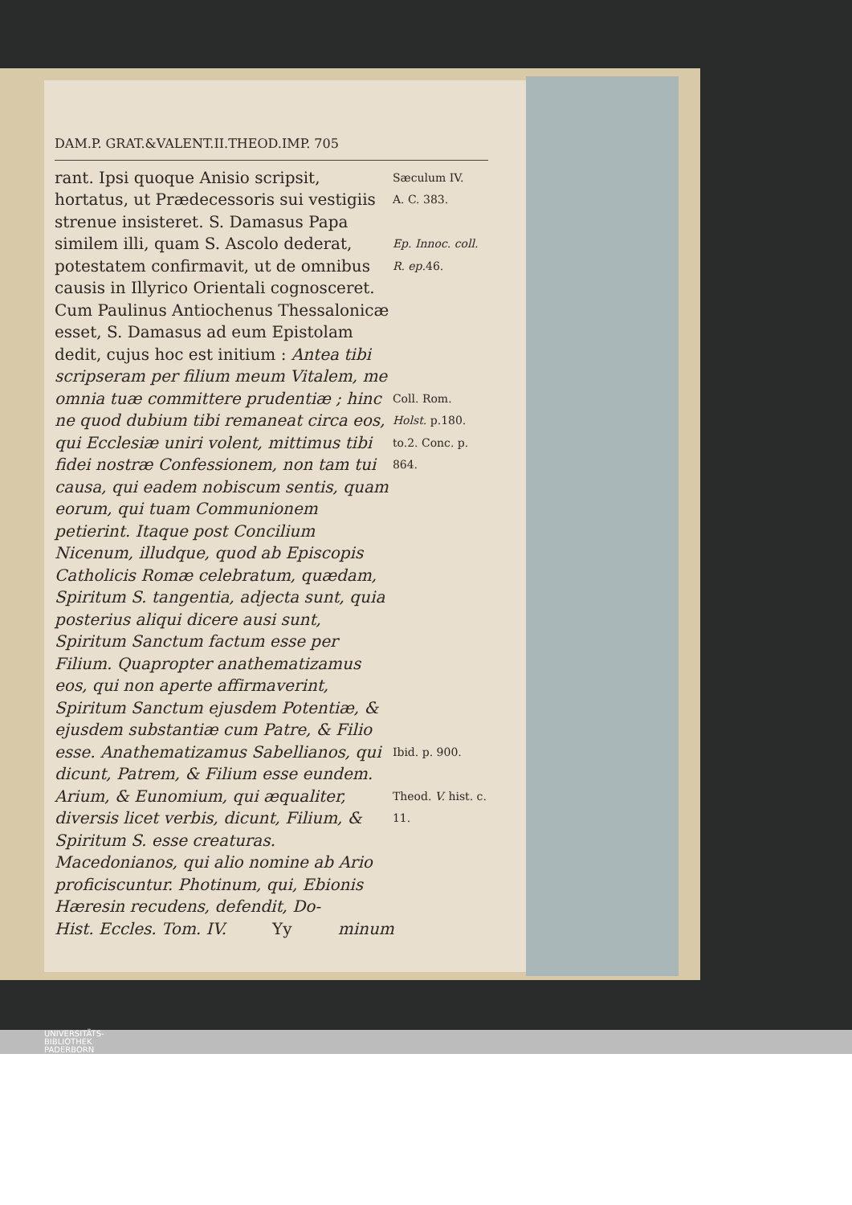DAM.P. GRAT.&VALENT.II.THEOD.IMP. 705
rant. Ipsi quoque Anisio scripsit, hortatus, ut Prædecessoris sui vestigiis strenue insisteret. S. Damasus Papa similem illi, quam S. Ascolo dederat, potestatem confirmavit, ut de omnibus causis in Illyrico Orientali cognosceret. Cum Paulinus Antiochenus Thessalonicæ esset, S. Damasus ad eum Epistolam dedit, cujus hoc est initium : Antea tibi scripseram per filium meum Vitalem, me omnia tuæ committere prudentiæ ; hinc ne quod dubium tibi remaneat circa eos, qui Ecclesiæ uniri volent, mittimus tibi fidei nostræ Confessionem, non tam tui causa, qui eadem nobiscum sentis, quam eorum, qui tuam Communionem petierint. Itaque post Concilium Nicenum, illudque, quod ab Episcopis Catholicis Romæ celebratum, quædam, Spiritum S. tangentia, adjecta sunt, quia posterius aliqui dicere ausi sunt, Spiritum Sanctum factum esse per Filium. Quapropter anathematizamus eos, qui non aperte affirmaverint, Spiritum Sanctum ejusdem Potentiæ, & ejusdem substantiæ cum Patre, & Filio esse. Anathematizamus Sabellianos, qui dicunt, Patrem, & Filium esse eundem. Arium, & Eunomium, qui æqualiter, diversis licet verbis, dicunt, Filium, & Spiritum S. esse creaturas. Macedonianos, qui alio nomine ab Ario proficiscuntur. Photinum, qui, Ebionis Hæresin recudens, defendit, Do-
Sæculum IV.
A. C. 383.
Ep. Innoc. coll. R. ep. 46.
Coll. Rom. Holst. p.180. to.2. Conc. p. 864.
Ibid. p. 900.
Theod. V. hist. c. 11.
Hist. Eccles. Tom. IV. Yy minum
UNIVERSITÄTS-
BIBLIOTHEK
PADERBORN